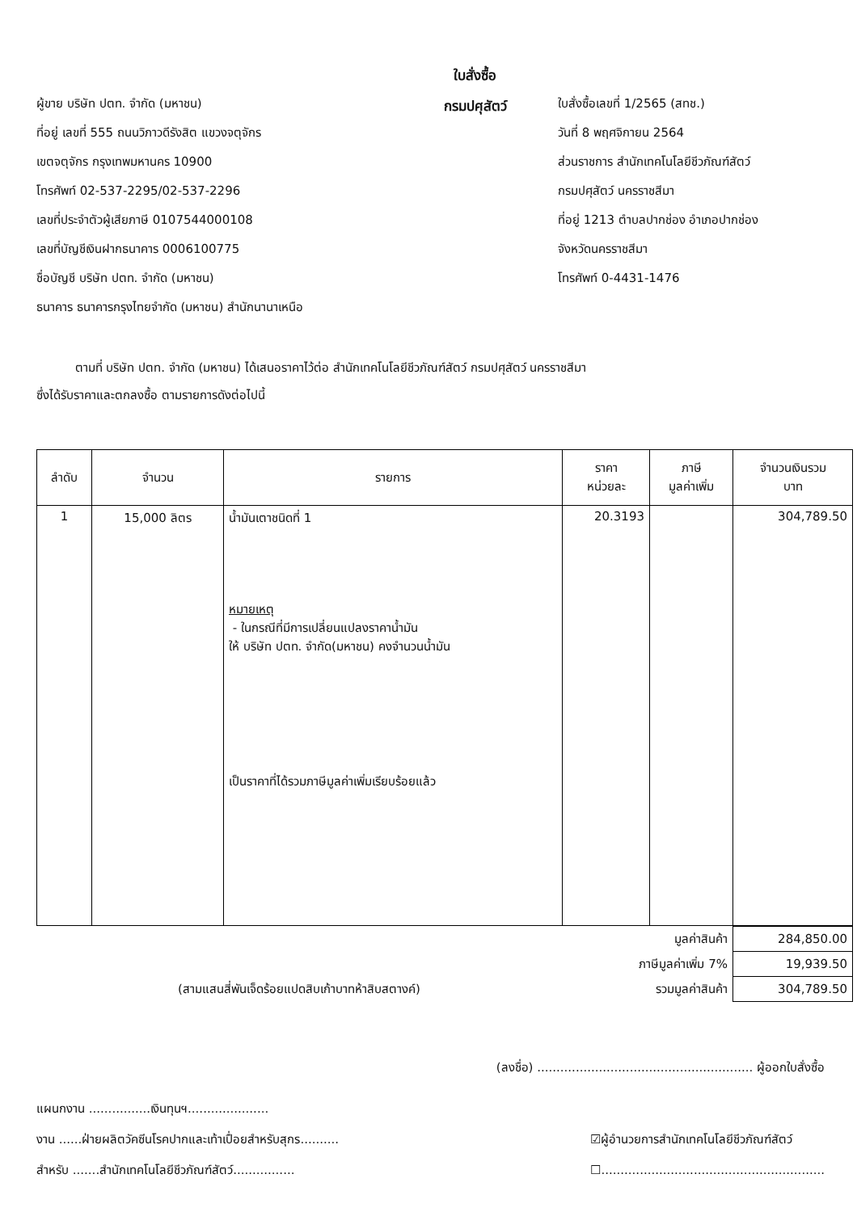ผู้ขาย บริษัท ปตท. จำกัด (มหาชน)
ที่อยู่ เลขที่ 555 ถนนวิภาวดีรังสิต แขวงจตุจักร
เขตจตุจักร กรุงเทพมหานคร 10900
โทรศัพท์ 02-537-2295/02-537-2296
เลขที่ประจำตัวผู้เสียภาษี 0107544000108
เลขที่บัญชีเงินฝากธนาคาร 0006100775
ชื่อบัญชี บริษัท ปตท. จำกัด (มหาชน)
ธนาคาร ธนาคารกรุงไทยจำกัด (มหาชน) สำนักนานาเหนือ
ใบสั่งซื้อ
กรมปศุสัตว์
ใบสั่งซื้อเลขที่ 1/2565 (สทช.)
วันที่ 8 พฤศจิกายน 2564
ส่วนราชการ สำนักเทคโนโลยีชีวภัณฑ์สัตว์
กรมปศุสัตว์ นครราชสีมา
ที่อยู่ 1213 ตำบลปากช่อง อำเภอปากช่อง
จังหวัดนครราชสีมา
โทรศัพท์ 0-4431-1476
ตามที่ บริษัท ปตท. จำกัด (มหาชน) ได้เสนอราคาไว้ต่อ สำนักเทคโนโลยีชีวภัณฑ์สัตว์ กรมปศุสัตว์ นครราชสีมา
ซึ่งได้รับราคาและตกลงซื้อ ตามรายการดังต่อไปนี้
| ลำดับ | จำนวน | รายการ | ราคา หน่วยละ | ภาษี มูลค่าเพิ่ม | จำนวนเงินรวม บาท |
| --- | --- | --- | --- | --- | --- |
| 1 | 15,000 ลิตร | น้ำมันเตาชนิดที่ 1 หมายเหตุ - ในกรณีที่มีการเปลี่ยนแปลงราคาน้ำมัน ให้ บริษัท ปตท. จำกัด(มหาชน) คงจำนวนน้ำมัน เป็นราคาที่ได้รวมภาษีมูลค่าเพิ่มเรียบร้อยแล้ว | 20.3193 | | 304,789.50 |
| มูลค่าสินค้า | | 284,850.00 |
| ภาษีมูลค่าเพิ่ม 7% | | 19,939.50 |
| (สามแสนสี่พันเจ็ดร้อยแปดสิบเก้าบาทห้าสิบสตางค์) | รวมมูลค่าสินค้า | 304,789.50 |
(ลงชื่อ) ........................................................ ผู้ออกใบสั่งซื้อ
แผนกงาน ................เงินทุนฯ.....................
งาน ......ฝ่ายผลิตวัคซีนโรคปากและเท้าเปื่อยสำหรับสุกร..........
สำหรับ .......สำนักเทคโนโลยีชีวภัณฑ์สัตว์................
☑ผู้อำนวยการสำนักเทคโนโลยีชีวภัณฑ์สัตว์
☐..........................................................